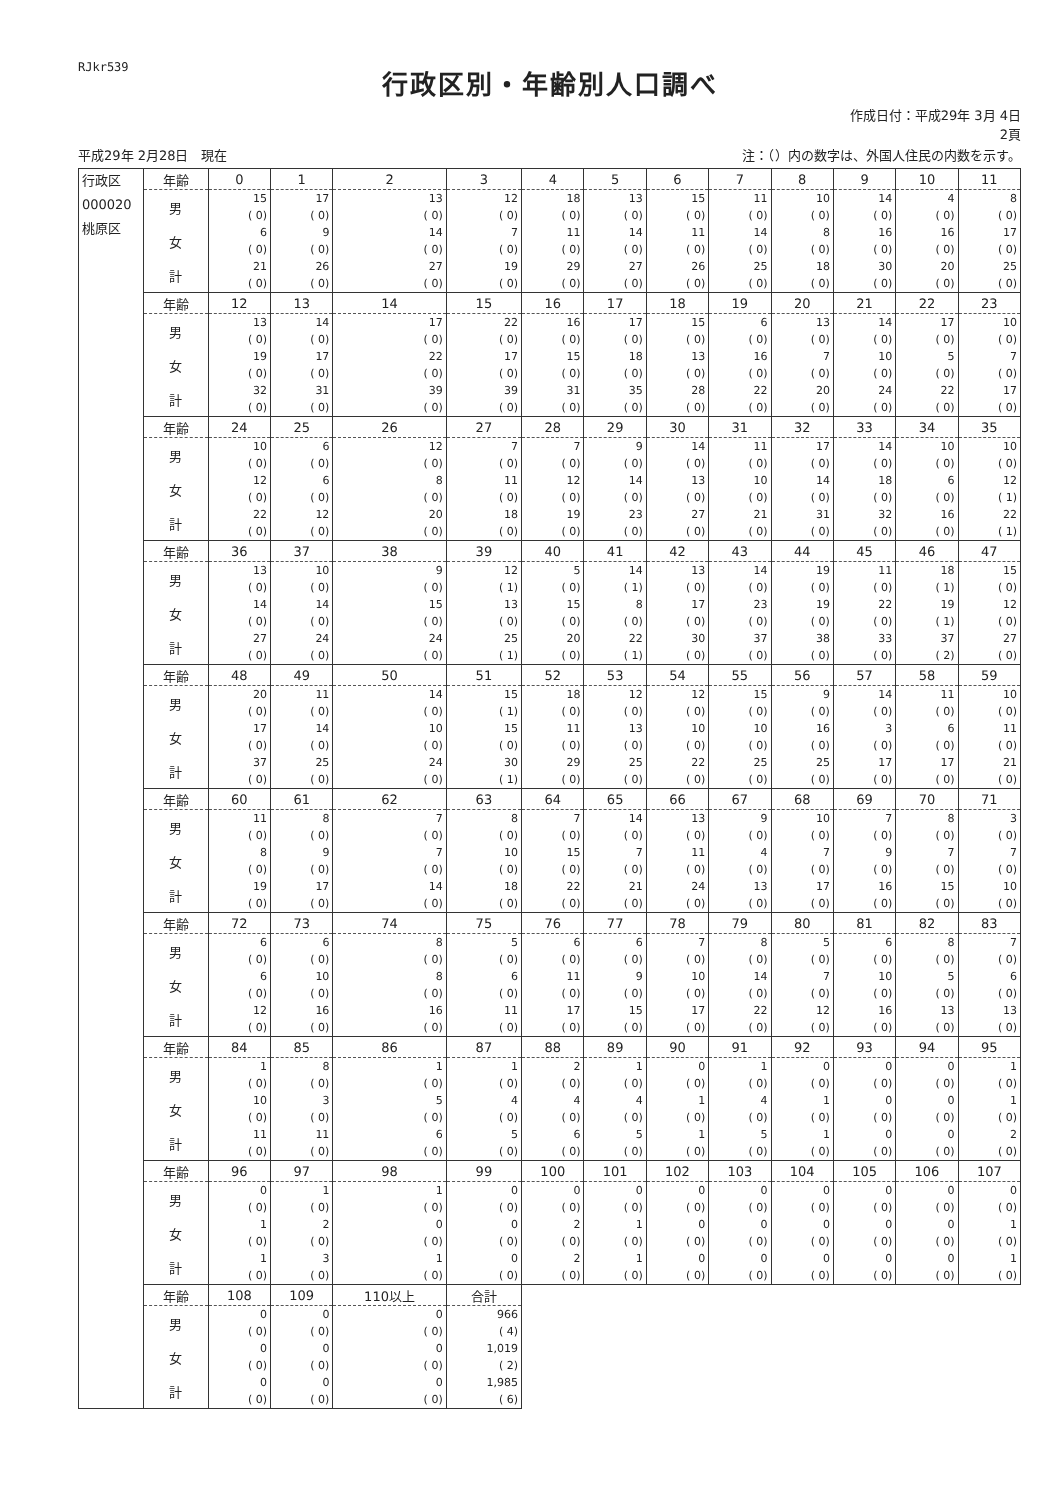RJkr539
行政区別・年齢別人口調べ
作成日付：平成29年 3月 4日
2頁
平成29年 2月28日　現在 注：（）内の数字は、外国人住民の内数を示す。
| 行政区 000020 桃原区 | 年齢 | 0 | 1 | 2 | 3 | 4 | 5 | 6 | 7 | 8 | 9 | 10 | 11 |
| | 男 | 15 ( 0) | 17 ( 0) | 13 ( 0) | 12 ( 0) | 18 ( 0) | 13 ( 0) | 15 ( 0) | 11 ( 0) | 10 ( 0) | 14 ( 0) | 4 ( 0) | 8 ( 0) |
| | 女 | 6 ( 0) | 9 ( 0) | 14 ( 0) | 7 ( 0) | 11 ( 0) | 14 ( 0) | 11 ( 0) | 14 ( 0) | 8 ( 0) | 16 ( 0) | 16 ( 0) | 17 ( 0) |
| | 計 | 21 ( 0) | 26 ( 0) | 27 ( 0) | 19 ( 0) | 29 ( 0) | 27 ( 0) | 26 ( 0) | 25 ( 0) | 18 ( 0) | 30 ( 0) | 20 ( 0) | 25 ( 0) |
| | 年齢 | 12 | 13 | 14 | 15 | 16 | 17 | 18 | 19 | 20 | 21 | 22 | 23 |
| | 男 | 13 ( 0) | 14 ( 0) | 17 ( 0) | 22 ( 0) | 16 ( 0) | 17 ( 0) | 15 ( 0) | 6 ( 0) | 13 ( 0) | 14 ( 0) | 17 ( 0) | 10 ( 0) |
| | 女 | 19 ( 0) | 17 ( 0) | 22 ( 0) | 17 ( 0) | 15 ( 0) | 18 ( 0) | 13 ( 0) | 16 ( 0) | 7 ( 0) | 10 ( 0) | 5 ( 0) | 7 ( 0) |
| | 計 | 32 ( 0) | 31 ( 0) | 39 ( 0) | 39 ( 0) | 31 ( 0) | 35 ( 0) | 28 ( 0) | 22 ( 0) | 20 ( 0) | 24 ( 0) | 22 ( 0) | 17 ( 0) |
| | 年齢 | 24 | 25 | 26 | 27 | 28 | 29 | 30 | 31 | 32 | 33 | 34 | 35 |
| | 男 | 10 ( 0) | 6 ( 0) | 12 ( 0) | 7 ( 0) | 7 ( 0) | 9 ( 0) | 14 ( 0) | 11 ( 0) | 17 ( 0) | 14 ( 0) | 10 ( 0) | 10 ( 0) |
| | 女 | 12 ( 0) | 6 ( 0) | 8 ( 0) | 11 ( 0) | 12 ( 0) | 14 ( 0) | 13 ( 0) | 10 ( 0) | 14 ( 0) | 18 ( 0) | 6 ( 0) | 12 ( 1) |
| | 計 | 22 ( 0) | 12 ( 0) | 20 ( 0) | 18 ( 0) | 19 ( 0) | 23 ( 0) | 27 ( 0) | 21 ( 0) | 31 ( 0) | 32 ( 0) | 16 ( 0) | 22 ( 1) |
| | 年齢 | 36 | 37 | 38 | 39 | 40 | 41 | 42 | 43 | 44 | 45 | 46 | 47 |
| | 男 | 13 ( 0) | 10 ( 0) | 9 ( 0) | 12 ( 1) | 5 ( 0) | 14 ( 1) | 13 ( 0) | 14 ( 0) | 19 ( 0) | 11 ( 0) | 18 ( 1) | 15 ( 0) |
| | 女 | 14 ( 0) | 14 ( 0) | 15 ( 0) | 13 ( 0) | 15 ( 0) | 8 ( 0) | 17 ( 0) | 23 ( 0) | 19 ( 0) | 22 ( 0) | 19 ( 1) | 12 ( 0) |
| | 計 | 27 ( 0) | 24 ( 0) | 24 ( 0) | 25 ( 1) | 20 ( 0) | 22 ( 1) | 30 ( 0) | 37 ( 0) | 38 ( 0) | 33 ( 0) | 37 ( 2) | 27 ( 0) |
| | 年齢 | 48 | 49 | 50 | 51 | 52 | 53 | 54 | 55 | 56 | 57 | 58 | 59 |
| | 男 | 20 ( 0) | 11 ( 0) | 14 ( 0) | 15 ( 1) | 18 ( 0) | 12 ( 0) | 12 ( 0) | 15 ( 0) | 9 ( 0) | 14 ( 0) | 11 ( 0) | 10 ( 0) |
| | 女 | 17 ( 0) | 14 ( 0) | 10 ( 0) | 15 ( 0) | 11 ( 0) | 13 ( 0) | 10 ( 0) | 10 ( 0) | 16 ( 0) | 3 ( 0) | 6 ( 0) | 11 ( 0) |
| | 計 | 37 ( 0) | 25 ( 0) | 24 ( 0) | 30 ( 1) | 29 ( 0) | 25 ( 0) | 22 ( 0) | 25 ( 0) | 25 ( 0) | 17 ( 0) | 17 ( 0) | 21 ( 0) |
| | 年齢 | 60 | 61 | 62 | 63 | 64 | 65 | 66 | 67 | 68 | 69 | 70 | 71 |
| | 男 | 11 ( 0) | 8 ( 0) | 7 ( 0) | 8 ( 0) | 7 ( 0) | 14 ( 0) | 13 ( 0) | 9 ( 0) | 10 ( 0) | 7 ( 0) | 8 ( 0) | 3 ( 0) |
| | 女 | 8 ( 0) | 9 ( 0) | 7 ( 0) | 10 ( 0) | 15 ( 0) | 7 ( 0) | 11 ( 0) | 4 ( 0) | 7 ( 0) | 9 ( 0) | 7 ( 0) | 7 ( 0) |
| | 計 | 19 ( 0) | 17 ( 0) | 14 ( 0) | 18 ( 0) | 22 ( 0) | 21 ( 0) | 24 ( 0) | 13 ( 0) | 17 ( 0) | 16 ( 0) | 15 ( 0) | 10 ( 0) |
| | 年齢 | 72 | 73 | 74 | 75 | 76 | 77 | 78 | 79 | 80 | 81 | 82 | 83 |
| | 男 | 6 ( 0) | 6 ( 0) | 8 ( 0) | 5 ( 0) | 6 ( 0) | 6 ( 0) | 7 ( 0) | 8 ( 0) | 5 ( 0) | 6 ( 0) | 8 ( 0) | 7 ( 0) |
| | 女 | 6 ( 0) | 10 ( 0) | 8 ( 0) | 6 ( 0) | 11 ( 0) | 9 ( 0) | 10 ( 0) | 14 ( 0) | 7 ( 0) | 10 ( 0) | 5 ( 0) | 6 ( 0) |
| | 計 | 12 ( 0) | 16 ( 0) | 16 ( 0) | 11 ( 0) | 17 ( 0) | 15 ( 0) | 17 ( 0) | 22 ( 0) | 12 ( 0) | 16 ( 0) | 13 ( 0) | 13 ( 0) |
| | 年齢 | 84 | 85 | 86 | 87 | 88 | 89 | 90 | 91 | 92 | 93 | 94 | 95 |
| | 男 | 1 ( 0) | 8 ( 0) | 1 ( 0) | 1 ( 0) | 2 ( 0) | 1 ( 0) | 0 ( 0) | 1 ( 0) | 0 ( 0) | 0 ( 0) | 0 ( 0) | 1 ( 0) |
| | 女 | 10 ( 0) | 3 ( 0) | 5 ( 0) | 4 ( 0) | 4 ( 0) | 4 ( 0) | 1 ( 0) | 4 ( 0) | 1 ( 0) | 0 ( 0) | 0 ( 0) | 1 ( 0) |
| | 計 | 11 ( 0) | 11 ( 0) | 6 ( 0) | 5 ( 0) | 6 ( 0) | 5 ( 0) | 1 ( 0) | 5 ( 0) | 1 ( 0) | 0 ( 0) | 0 ( 0) | 2 ( 0) |
| | 年齢 | 96 | 97 | 98 | 99 | 100 | 101 | 102 | 103 | 104 | 105 | 106 | 107 |
| | 男 | 0 ( 0) | 1 ( 0) | 1 ( 0) | 0 ( 0) | 0 ( 0) | 0 ( 0) | 0 ( 0) | 0 ( 0) | 0 ( 0) | 0 ( 0) | 0 ( 0) | 0 ( 0) |
| | 女 | 1 ( 0) | 2 ( 0) | 0 ( 0) | 0 ( 0) | 2 ( 0) | 1 ( 0) | 0 ( 0) | 0 ( 0) | 0 ( 0) | 0 ( 0) | 0 ( 0) | 1 ( 0) |
| | 計 | 1 ( 0) | 3 ( 0) | 1 ( 0) | 0 ( 0) | 2 ( 0) | 1 ( 0) | 0 ( 0) | 0 ( 0) | 0 ( 0) | 0 ( 0) | 0 ( 0) | 1 ( 0) |
| | 年齢 | 108 | 109 | 110以上 | 合計 | | | | | | | | |
| | 男 | 0 ( 0) | 0 ( 0) | 0 ( 0) | 966 ( 4) | | | | | | | | |
| | 女 | 0 ( 0) | 0 ( 0) | 0 ( 0) | 1,019 ( 2) | | | | | | | | |
| | 計 | 0 ( 0) | 0 ( 0) | 0 ( 0) | 1,985 ( 6) | | | | | | | | |